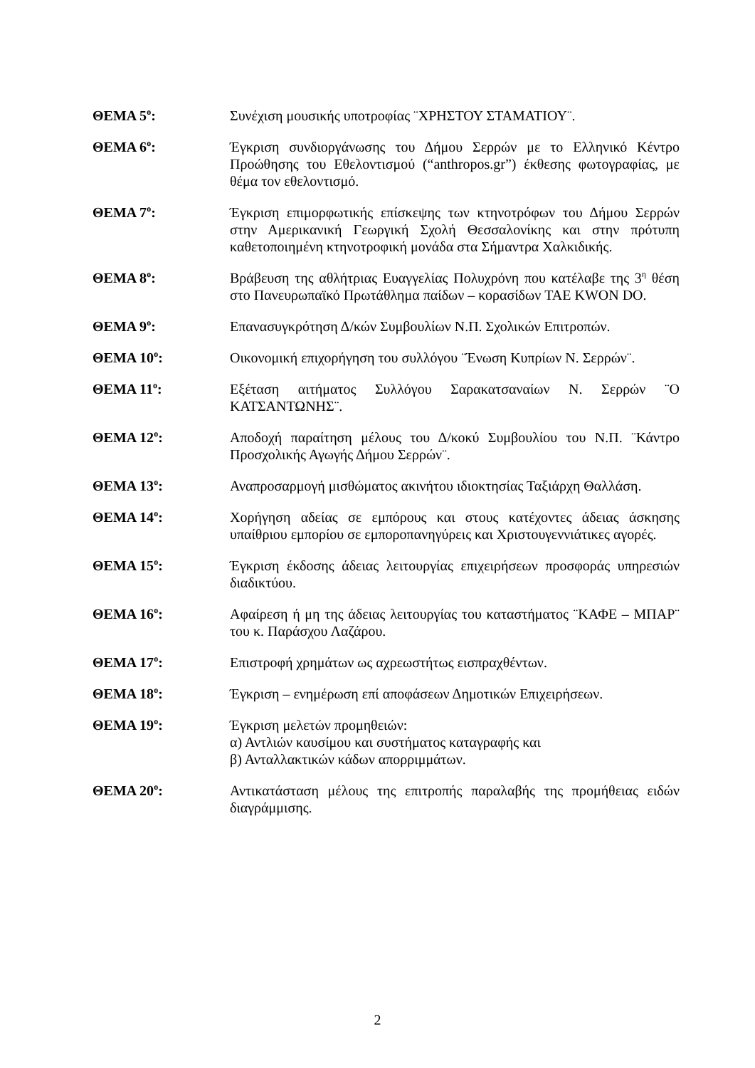ΘΕΜΑ 5<sup>ο</sup>: Συνέχιση μουσικής υποτροφίας ¨ΧΡΗΣΤΟΥ ΣΤΑΜΑΤΙΟΥ¨.
ΘΕΜΑ 6<sup>ο</sup>: Έγκριση συνδιοργάνωσης του Δήμου Σερρών με το Ελληνικό Κέντρο Προώθησης του Εθελοντισμού (“anthropos.gr”) έκθεσης φωτογραφίας, με θέμα τον εθελοντισμό.
ΘΕΜΑ 7<sup>ο</sup>: Έγκριση επιμορφωτικής επίσκεψης των κτηνοτρόφων του Δήμου Σερρών στην Αμερικανική Γεωργική Σχολή Θεσσαλονίκης και στην πρότυπη καθετοποιημένη κτηνοτροφική μονάδα στα Σήμαντρα Χαλκιδικής.
ΘΕΜΑ 8<sup>ο</sup>: Βράβευση της αθλήτριας Ευαγγελίας Πολυχρόνη που κατέλαβε της 3<sup>η</sup> θέση στο Πανευρωπαϊκό Πρωτάθλημα παίδων – κορασίδων TAE KWON DO.
ΘΕΜΑ 9<sup>ο</sup>: Επανασυγκρότηση Δ/κών Συμβουλίων Ν.Π. Σχολικών Επιτροπών.
ΘΕΜΑ 10<sup>ο</sup>: Οικονομική επιχορήγηση του συλλόγου ¨Ένωση Κυπρίων Ν. Σερρών¨.
ΘΕΜΑ 11<sup>ο</sup>: Εξέταση αιτήματος Συλλόγου Σαρακατσαναίων Ν. Σερρών ¨Ο ΚΑΤΣΑΝΤΩΝΗΣ¨.
ΘΕΜΑ 12<sup>ο</sup>: Αποδοχή παραίτηση μέλους του Δ/κοκύ Συμβουλίου του Ν.Π. ¨Κάντρο Προσχολικής Αγωγής Δήμου Σερρών¨.
ΘΕΜΑ 13<sup>ο</sup>: Αναπροσαρμογή μισθώματος ακινήτου ιδιοκτησίας Ταξιάρχη Θαλλάση.
ΘΕΜΑ 14<sup>ο</sup>: Χορήγηση αδείας σε εμπόρους και στους κατέχοντες άδειας άσκησης υπαίθριου εμπορίου σε εμποροπανηγύρεις και Χριστουγεννιάτικες αγορές.
ΘΕΜΑ 15<sup>ο</sup>: Έγκριση έκδοσης άδειας λειτουργίας επιχειρήσεων προσφοράς υπηρεσιών διαδικτύου.
ΘΕΜΑ 16<sup>ο</sup>: Αφαίρεση ή μη της άδειας λειτουργίας του καταστήματος ¨ΚΑΦΕ – ΜΠΑΡ¨ του κ. Παράσχου Λαζάρου.
ΘΕΜΑ 17<sup>ο</sup>: Επιστροφή χρημάτων ως αχρεωστήτως εισπραχθέντων.
ΘΕΜΑ 18<sup>ο</sup>: Έγκριση – ενημέρωση επί αποφάσεων Δημοτικών Επιχειρήσεων.
ΘΕΜΑ 19<sup>ο</sup>: Έγκριση μελετών προμηθειών:
α) Αντλιών καυσίμου και συστήματος καταγραφής και
β) Ανταλλακτικών κάδων απορριμμάτων.
ΘΕΜΑ 20<sup>ο</sup>: Αντικατάσταση μέλους της επιτροπής παραλαβής της προμήθειας ειδών διαγράμμισης.
2